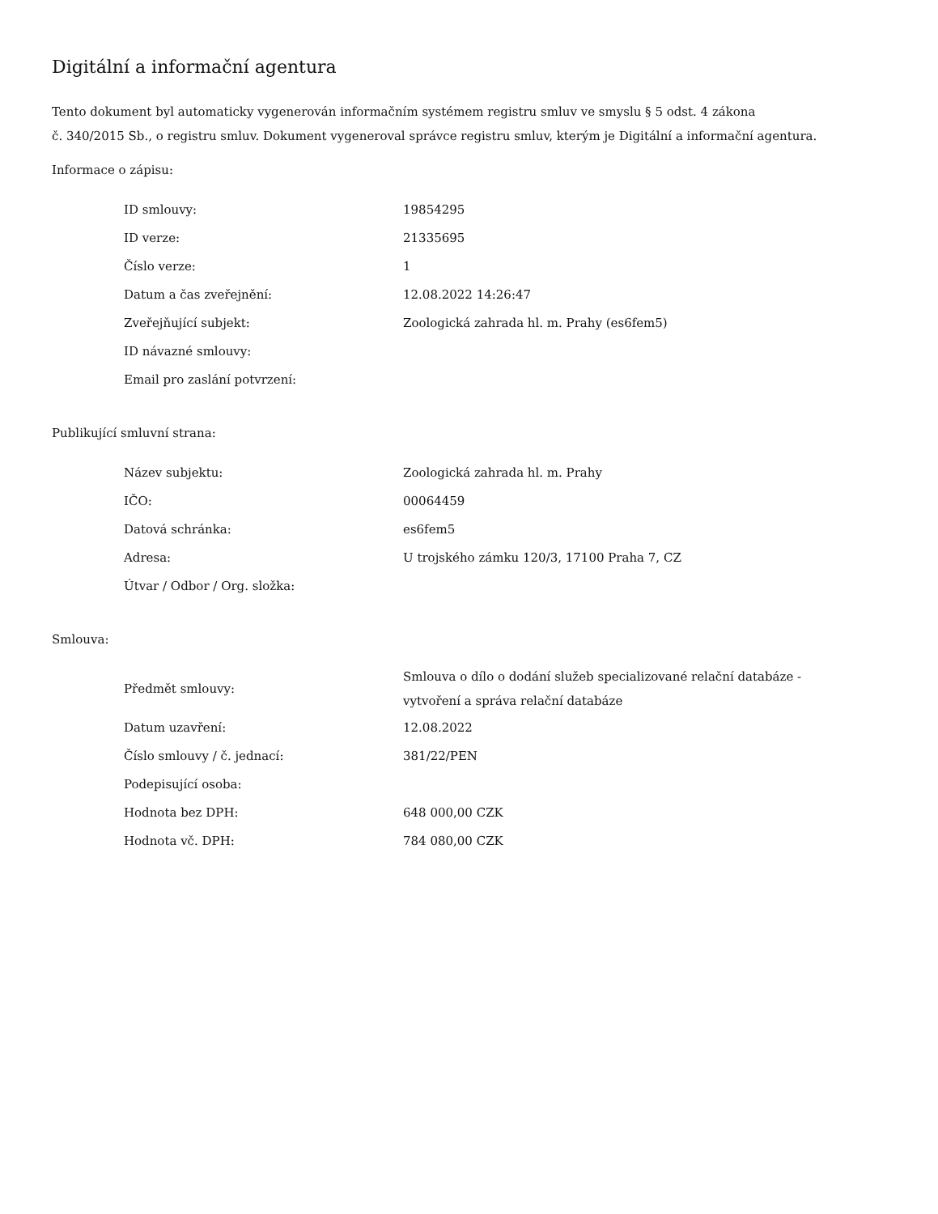Digitální a informační agentura
Tento dokument byl automaticky vygenerován informačním systémem registru smluv ve smyslu § 5 odst. 4 zákona
č. 340/2015 Sb., o registru smluv. Dokument vygeneroval správce registru smluv, kterým je Digitální a informační agentura.
Informace o zápisu:
| ID smlouvy: | 19854295 |
| ID verze: | 21335695 |
| Číslo verze: | 1 |
| Datum a čas zveřejnění: | 12.08.2022 14:26:47 |
| Zveřejňující subjekt: | Zoologická zahrada hl. m. Prahy (es6fem5) |
| ID návazné smlouvy: | |
| Email pro zaslání potvrzení: | |
Publikující smluvní strana:
| Název subjektu: | Zoologická zahrada hl. m. Prahy |
| IČO: | 00064459 |
| Datová schránka: | es6fem5 |
| Adresa: | U trojského zámku 120/3, 17100 Praha 7, CZ |
| Útvar / Odbor / Org. složka: | |
Smlouva:
| Předmět smlouvy: | Smlouva o dílo o dodání služeb specializované relační databáze - vytvoření a správa relační databáze |
| Datum uzavření: | 12.08.2022 |
| Číslo smlouvy / č. jednací: | 381/22/PEN |
| Podepisující osoba: | |
| Hodnota bez DPH: | 648 000,00 CZK |
| Hodnota vč. DPH: | 784 080,00 CZK |